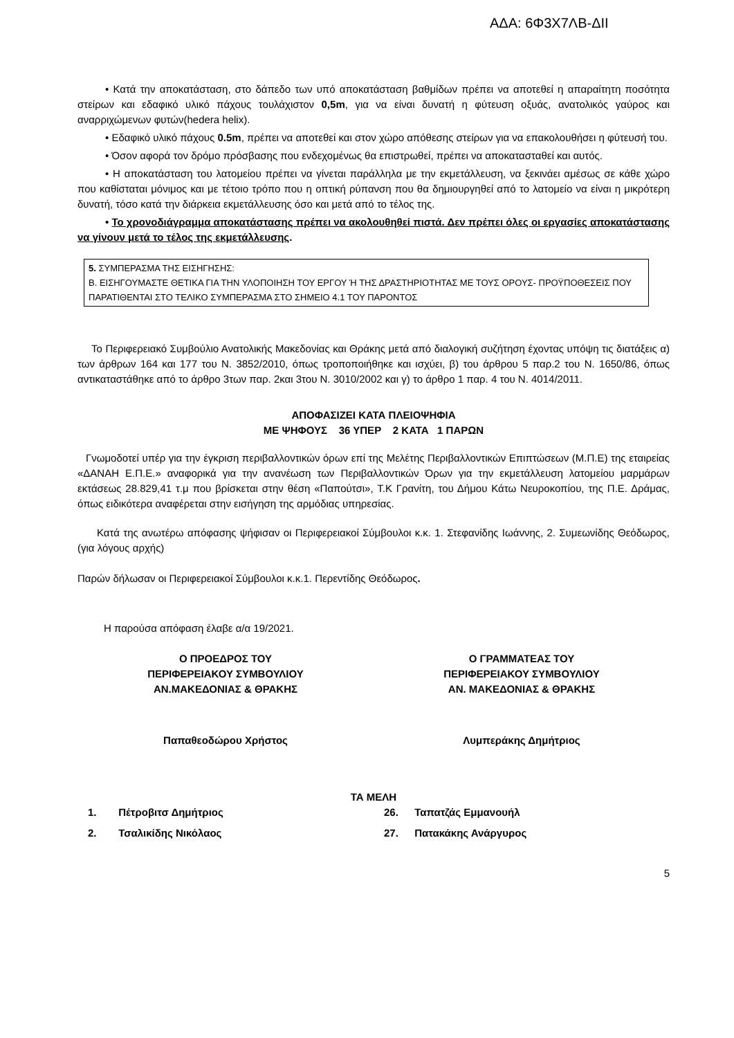ΑΔΑ: 6Φ3Χ7ΛΒ-ΔΙΙ
• Κατά την αποκατάσταση, στο δάπεδο των υπό αποκατάσταση βαθμίδων πρέπει να αποτεθεί η απαραίτητη ποσότητα στείρων και εδαφικό υλικό πάχους τουλάχιστον 0,5m, για να είναι δυνατή η φύτευση οξυάς, ανατολικός γαύρος και αναρριχώμενων φυτών(hedera helix).
• Εδαφικό υλικό πάχους 0.5m, πρέπει να αποτεθεί και στον χώρο απόθεσης στείρων για να επακολουθήσει η φύτευσή του.
• Όσον αφορά τον δρόμο πρόσβασης που ενδεχομένως θα επιστρωθεί, πρέπει να αποκατασταθεί και αυτός.
• Η αποκατάσταση του λατομείου πρέπει να γίνεται παράλληλα με την εκμετάλλευση, να ξεκινάει αμέσως σε κάθε χώρο που καθίσταται μόνιμος και με τέτοιο τρόπο που η οπτική ρύπανση που θα δημιουργηθεί από το λατομείο να είναι η μικρότερη δυνατή, τόσο κατά την διάρκεια εκμετάλλευσης όσο και μετά από το τέλος της.
• Το χρονοδιάγραμμα αποκατάστασης πρέπει να ακολουθηθεί πιστά. Δεν πρέπει όλες οι εργασίες αποκατάστασης να γίνουν μετά το τέλος της εκμετάλλευσης.
5. ΣΥΜΠΕΡΑΣΜΑ ΤΗΣ ΕΙΣΗΓΗΣΗΣ:
Β. ΕΙΣΗΓΟΥΜΑΣΤΕ ΘΕΤΙΚΑ ΓΙΑ ΤΗΝ ΥΛΟΠΟΙΗΣΗ ΤΟΥ ΕΡΓΟΥ Ή ΤΗΣ ΔΡΑΣΤΗΡΙΟΤΗΤΑΣ ΜΕ ΤΟΥΣ ΟΡΟΥΣ- ΠΡΟΫΠΟΘΕΣΕΙΣ ΠΟΥ ΠΑΡΑΤΙΘΕΝΤΑΙ ΣΤΟ ΤΕΛΙΚΟ ΣΥΜΠΕΡΑΣΜΑ ΣΤΟ ΣΗΜΕΙΟ 4.1 ΤΟΥ ΠΑΡΟΝΤΟΣ
Το Περιφερειακό Συμβούλιο Ανατολικής Μακεδονίας και Θράκης μετά από διαλογική συζήτηση έχοντας υπόψη τις διατάξεις α) των άρθρων 164 και 177 του Ν. 3852/2010, όπως τροποποιήθηκε και ισχύει, β) του άρθρου 5 παρ.2 του Ν. 1650/86, όπως αντικαταστάθηκε από το άρθρο 3των παρ. 2και 3του Ν. 3010/2002 και γ) το άρθρο 1 παρ. 4 του Ν. 4014/2011.
ΑΠΟΦΑΣΙΖΕΙ ΚΑΤΑ ΠΛΕΙΟΨΗΦΙΑ
ΜΕ ΨΗΦΟΥΣ 36 ΥΠΕΡ 2 ΚΑΤΑ 1 ΠΑΡΩΝ
Γνωμοδοτεί υπέρ για την έγκριση περιβαλλοντικών όρων επί της Μελέτης Περιβαλλοντικών Επιπτώσεων (Μ.Π.Ε) της εταιρείας «ΔΑΝΑΗ Ε.Π.Ε.» αναφορικά για την ανανέωση των Περιβαλλοντικών Όρων για την εκμετάλλευση λατομείου μαρμάρων εκτάσεως 28.829,41 τ.μ που βρίσκεται στην θέση «Παπούτσι», Τ.Κ Γρανίτη, του Δήμου Κάτω Νευροκοπίου, της Π.Ε. Δράμας, όπως ειδικότερα αναφέρεται στην εισήγηση της αρμόδιας υπηρεσίας.
Κατά της ανωτέρω απόφασης ψήφισαν οι Περιφερειακοί Σύμβουλοι κ.κ. 1. Στεφανίδης Ιωάννης, 2. Συμεωνίδης Θεόδωρος, (για λόγους αρχής)
Παρών δήλωσαν οι Περιφερειακοί Σύμβουλοι κ.κ.1. Περεντίδης Θεόδωρος.
Η παρούσα απόφαση έλαβε α/α 19/2021.
Ο ΠΡΟΕΔΡΟΣ ΤΟΥ
ΠΕΡΙΦΕΡΕΙΑΚΟΥ ΣΥΜΒΟΥΛΙΟΥ
ΑΝ.ΜΑΚΕΔΟΝΙΑΣ & ΘΡΑΚΗΣ
Ο ΓΡΑΜΜΑΤΕΑΣ ΤΟΥ
ΠΕΡΙΦΕΡΕΙΑΚΟΥ ΣΥΜΒΟΥΛΙΟΥ
ΑΝ. ΜΑΚΕΔΟΝΙΑΣ & ΘΡΑΚΗΣ
Παπαθεοδώρου Χρήστος Λυμπεράκης Δημήτριος
ΤΑ ΜΕΛΗ
1. Πέτροβιτσ Δημήτριος 26. Ταπατζάς Εμμανουήλ
2. Τσαλικίδης Νικόλαος 27. Πατακάκης Ανάργυρος
5